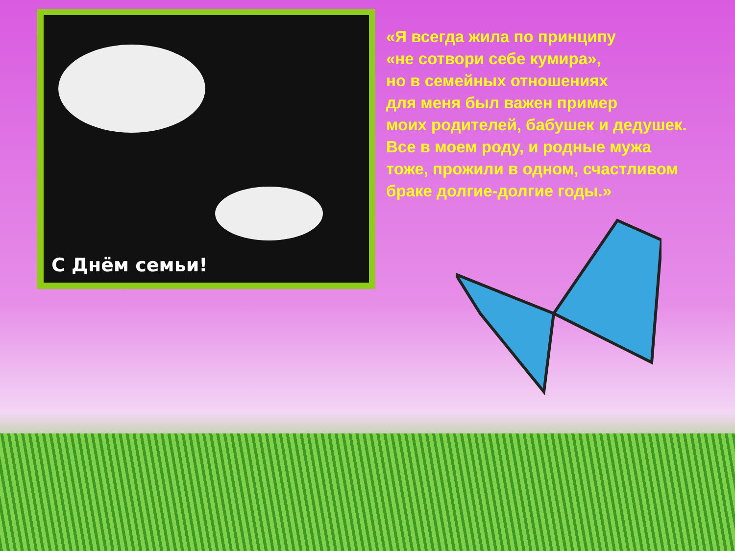С Днём семьи!
«Я всегда жила по принципу
«не сотвори себе кумира»,
но в семейных отношениях
для меня был важен пример
моих родителей, бабушек и дедушек.
Все в моем роду, и родные мужа
тоже, прожили в одном, счастливом
браке долгие-долгие годы.»